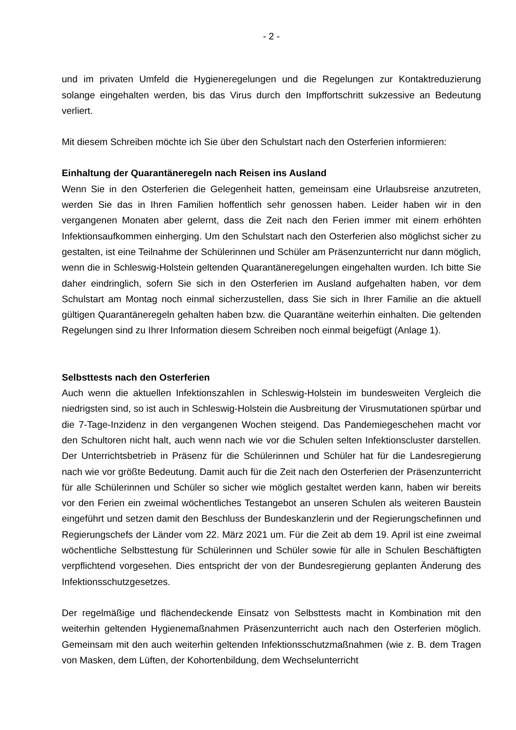- 2 -
und im privaten Umfeld die Hygieneregelungen und die Regelungen zur Kontaktreduzierung solange eingehalten werden, bis das Virus durch den Impffortschritt sukzessive an Bedeutung verliert.
Mit diesem Schreiben möchte ich Sie über den Schulstart nach den Osterferien informieren:
Einhaltung der Quarantäneregeln nach Reisen ins Ausland
Wenn Sie in den Osterferien die Gelegenheit hatten, gemeinsam eine Urlaubsreise anzutreten, werden Sie das in Ihren Familien hoffentlich sehr genossen haben. Leider haben wir in den vergangenen Monaten aber gelernt, dass die Zeit nach den Ferien immer mit einem erhöhten Infektionsaufkommen einherging. Um den Schulstart nach den Osterferien also möglichst sicher zu gestalten, ist eine Teilnahme der Schülerinnen und Schüler am Präsenzunterricht nur dann möglich, wenn die in Schleswig-Holstein geltenden Quarantäneregelungen eingehalten wurden. Ich bitte Sie daher eindringlich, sofern Sie sich in den Osterferien im Ausland aufgehalten haben, vor dem Schulstart am Montag noch einmal sicherzustellen, dass Sie sich in Ihrer Familie an die aktuell gültigen Quarantäneregeln gehalten haben bzw. die Quarantäne weiterhin einhalten. Die geltenden Regelungen sind zu Ihrer Information diesem Schreiben noch einmal beigefügt (Anlage 1).
Selbsttests nach den Osterferien
Auch wenn die aktuellen Infektionszahlen in Schleswig-Holstein im bundesweiten Vergleich die niedrigsten sind, so ist auch in Schleswig-Holstein die Ausbreitung der Virusmutationen spürbar und die 7-Tage-Inzidenz in den vergangenen Wochen steigend. Das Pandemiegeschehen macht vor den Schultoren nicht halt, auch wenn nach wie vor die Schulen selten Infektionscluster darstellen. Der Unterrichtsbetrieb in Präsenz für die Schülerinnen und Schüler hat für die Landesregierung nach wie vor größte Bedeutung. Damit auch für die Zeit nach den Osterferien der Präsenzunterricht für alle Schülerinnen und Schüler so sicher wie möglich gestaltet werden kann, haben wir bereits vor den Ferien ein zweimal wöchentliches Testangebot an unseren Schulen als weiteren Baustein eingeführt und setzen damit den Beschluss der Bundeskanzlerin und der Regierungschefinnen und Regierungschefs der Länder vom 22. März 2021 um. Für die Zeit ab dem 19. April ist eine zweimal wöchentliche Selbsttestung für Schülerinnen und Schüler sowie für alle in Schulen Beschäftigten verpflichtend vorgesehen. Dies entspricht der von der Bundesregierung geplanten Änderung des Infektionsschutzgesetzes.
Der regelmäßige und flächendeckende Einsatz von Selbsttests macht in Kombination mit den weiterhin geltenden Hygienemaßnahmen Präsenzunterricht auch nach den Osterferien möglich. Gemeinsam mit den auch weiterhin geltenden Infektionsschutzmaßnahmen (wie z. B. dem Tragen von Masken, dem Lüften, der Kohortenbildung, dem Wechselunterricht